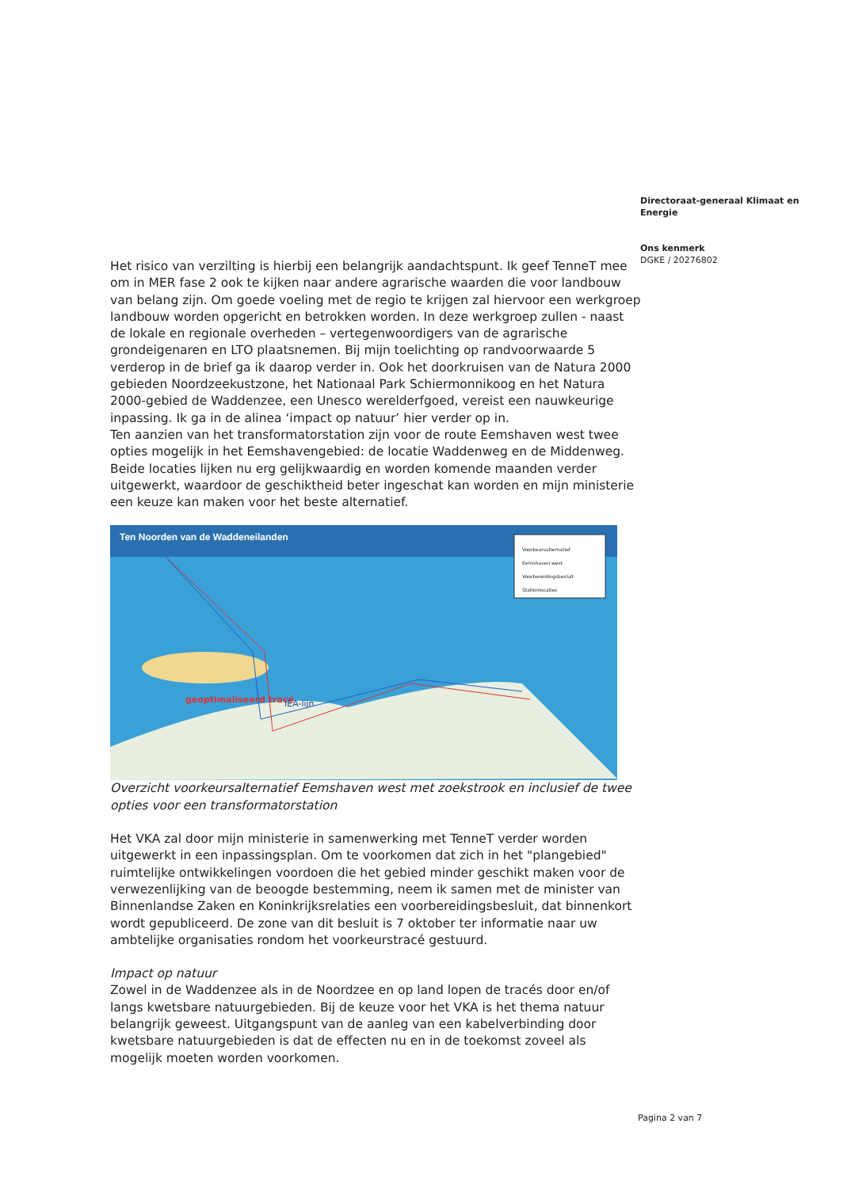Directoraat-generaal Klimaat en Energie
Ons kenmerk
DGKE / 20276802
Het risico van verzilting is hierbij een belangrijk aandachtspunt. Ik geef TenneT mee om in MER fase 2 ook te kijken naar andere agrarische waarden die voor landbouw van belang zijn. Om goede voeling met de regio te krijgen zal hiervoor een werkgroep landbouw worden opgericht en betrokken worden. In deze werkgroep zullen - naast de lokale en regionale overheden – vertegenwoordigers van de agrarische grondeigenaren en LTO plaatsnemen. Bij mijn toelichting op randvoorwaarde 5 verderop in de brief ga ik daarop verder in. Ook het doorkruisen van de Natura 2000 gebieden Noordzeekustzone, het Nationaal Park Schiermonnikoog en het Natura 2000-gebied de Waddenzee, een Unesco werelderfgoed, vereist een nauwkeurige inpassing. Ik ga in de alinea ‘impact op natuur’ hier verder op in.
Ten aanzien van het transformatorstation zijn voor de route Eemshaven west twee opties mogelijk in het Eemshavengebied: de locatie Waddenweg en de Middenweg. Beide locaties lijken nu erg gelijkwaardig en worden komende maanden verder uitgewerkt, waardoor de geschiktheid beter ingeschat kan worden en mijn ministerie een keuze kan maken voor het beste alternatief.
Ten Noorden van de Waddeneilanden
Voorkeursalternatief
Eemshaven west
Voorbereidingsbesluit
Stationlocaties
geoptimaliseerd tracé IEA-lijn
Overzicht voorkeursalternatief Eemshaven west met zoekstrook en inclusief de twee opties voor een transformatorstation
Het VKA zal door mijn ministerie in samenwerking met TenneT verder worden uitgewerkt in een inpassingsplan. Om te voorkomen dat zich in het "plangebied" ruimtelijke ontwikkelingen voordoen die het gebied minder geschikt maken voor de verwezenlijking van de beoogde bestemming, neem ik samen met de minister van Binnenlandse Zaken en Koninkrijksrelaties een voorbereidingsbesluit, dat binnenkort wordt gepubliceerd. De zone van dit besluit is 7 oktober ter informatie naar uw ambtelijke organisaties rondom het voorkeurstracé gestuurd.
Impact op natuur
Zowel in de Waddenzee als in de Noordzee en op land lopen de tracés door en/of langs kwetsbare natuurgebieden. Bij de keuze voor het VKA is het thema natuur belangrijk geweest. Uitgangspunt van de aanleg van een kabelverbinding door kwetsbare natuurgebieden is dat de effecten nu en in de toekomst zoveel als mogelijk moeten worden voorkomen.
Pagina 2 van 7